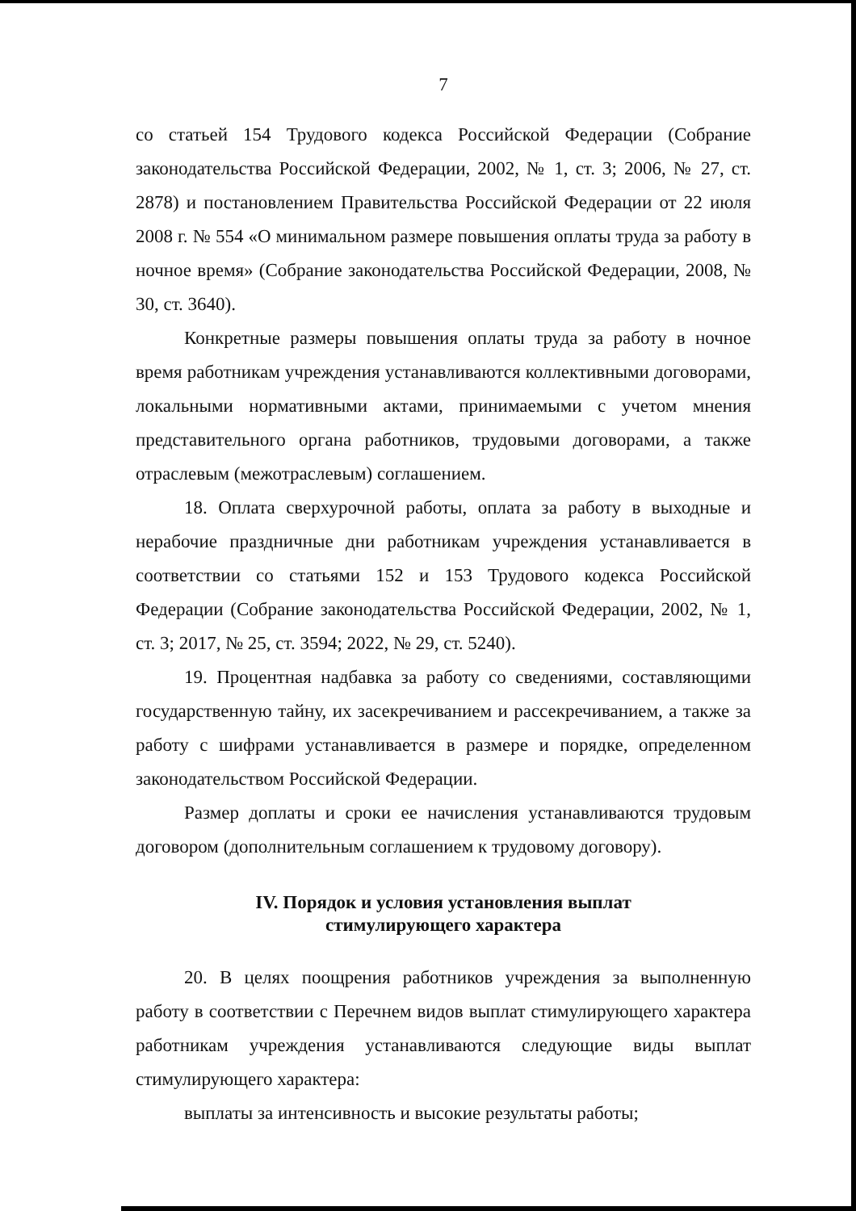7
со статьей 154 Трудового кодекса Российской Федерации (Собрание законодательства Российской Федерации, 2002, № 1, ст. 3; 2006, № 27, ст. 2878) и постановлением Правительства Российской Федерации от 22 июля 2008 г. № 554 «О минимальном размере повышения оплаты труда за работу в ночное время» (Собрание законодательства Российской Федерации, 2008, № 30, ст. 3640).
Конкретные размеры повышения оплаты труда за работу в ночное время работникам учреждения устанавливаются коллективными договорами, локальными нормативными актами, принимаемыми с учетом мнения представительного органа работников, трудовыми договорами, а также отраслевым (межотраслевым) соглашением.
18. Оплата сверхурочной работы, оплата за работу в выходные и нерабочие праздничные дни работникам учреждения устанавливается в соответствии со статьями 152 и 153 Трудового кодекса Российской Федерации (Собрание законодательства Российской Федерации, 2002, № 1, ст. 3; 2017, № 25, ст. 3594; 2022, № 29, ст. 5240).
19. Процентная надбавка за работу со сведениями, составляющими государственную тайну, их засекречиванием и рассекречиванием, а также за работу с шифрами устанавливается в размере и порядке, определенном законодательством Российской Федерации.
Размер доплаты и сроки ее начисления устанавливаются трудовым договором (дополнительным соглашением к трудовому договору).
IV. Порядок и условия установления выплат
стимулирующего характера
20. В целях поощрения работников учреждения за выполненную работу в соответствии с Перечнем видов выплат стимулирующего характера работникам учреждения устанавливаются следующие виды выплат стимулирующего характера:
выплаты за интенсивность и высокие результаты работы;